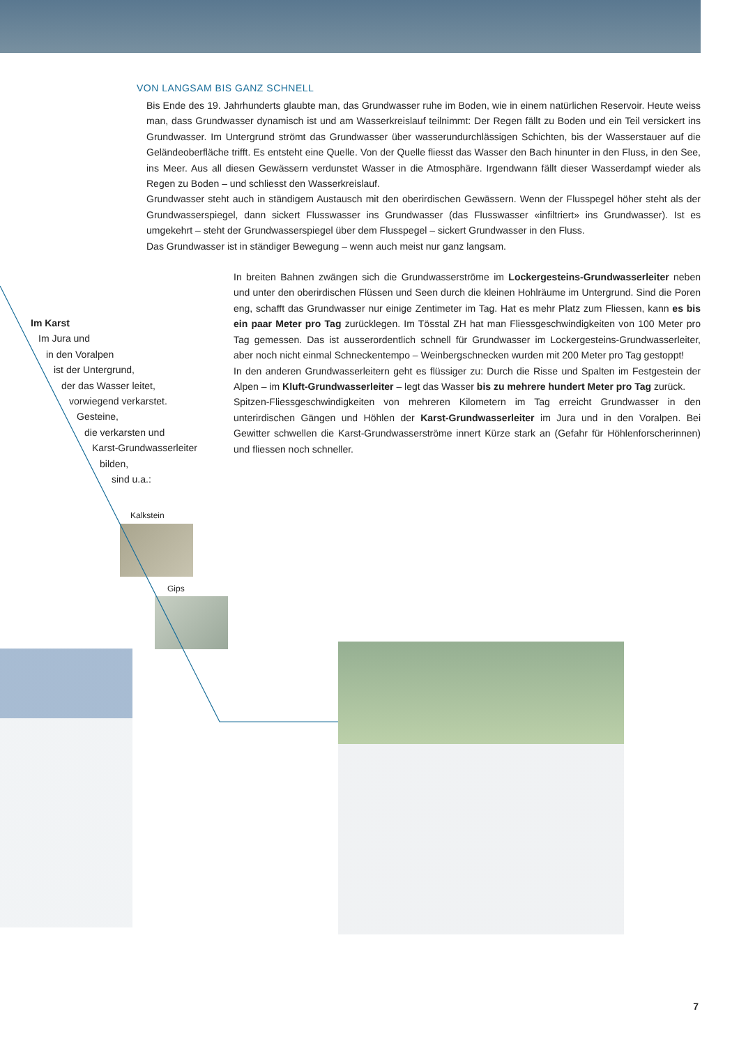VON LANGSAM BIS GANZ SCHNELL
Bis Ende des 19. Jahrhunderts glaubte man, das Grundwasser ruhe im Boden, wie in einem natürlichen Reservoir. Heute weiss man, dass Grundwasser dynamisch ist und am Wasserkreislauf teilnimmt: Der Regen fällt zu Boden und ein Teil versickert ins Grundwasser. Im Untergrund strömt das Grundwasser über wasserundurchlässigen Schichten, bis der Wasserstauer auf die Geländeoberfläche trifft. Es entsteht eine Quelle. Von der Quelle fliesst das Wasser den Bach hinunter in den Fluss, in den See, ins Meer. Aus all diesen Gewässern verdunstet Wasser in die Atmosphäre. Irgendwann fällt dieser Wasserdampf wieder als Regen zu Boden – und schliesst den Wasserkreislauf.
Grundwasser steht auch in ständigem Austausch mit den oberirdischen Gewässern. Wenn der Flusspegel höher steht als der Grundwasserspiegel, dann sickert Flusswasser ins Grundwasser (das Flusswasser «infiltriert» ins Grundwasser). Ist es umgekehrt – steht der Grundwasserspiegel über dem Flusspegel – sickert Grundwasser in den Fluss.
Das Grundwasser ist in ständiger Bewegung – wenn auch meist nur ganz langsam.
In breiten Bahnen zwängen sich die Grundwasserströme im Lockergesteins-Grundwasserleiter neben und unter den oberirdischen Flüssen und Seen durch die kleinen Hohlräume im Untergrund. Sind die Poren eng, schafft das Grundwasser nur einige Zentimeter im Tag. Hat es mehr Platz zum Fliessen, kann es bis ein paar Meter pro Tag zurücklegen. Im Tösstal ZH hat man Fliessgeschwindigkeiten von 100 Meter pro Tag gemessen. Das ist ausserordentlich schnell für Grundwasser im Lockergesteins-Grundwasserleiter, aber noch nicht einmal Schneckentempo – Weinbergschnecken wurden mit 200 Meter pro Tag gestoppt!
In den anderen Grundwasserleitern geht es flüssiger zu: Durch die Risse und Spalten im Festgestein der Alpen – im Kluft-Grundwasserleiter – legt das Wasser bis zu mehrere hundert Meter pro Tag zurück.
Spitzen-Fliessgeschwindigkeiten von mehreren Kilometern im Tag erreicht Grundwasser in den unterirdischen Gängen und Höhlen der Karst-Grundwasserleiter im Jura und in den Voralpen. Bei Gewitter schwellen die Karst-Grundwasserströme innert Kürze stark an (Gefahr für Höhlenforscherinnen) und fliessen noch schneller.
Im Karst
Im Jura und
in den Voralpen
ist der Untergrund,
der das Wasser leitet,
vorwiegend verkarstet.
Gesteine,
die verkarsten und
Karst-Grundwasserleiter
bilden,
sind u.a.:
Kalkstein
Gips
7